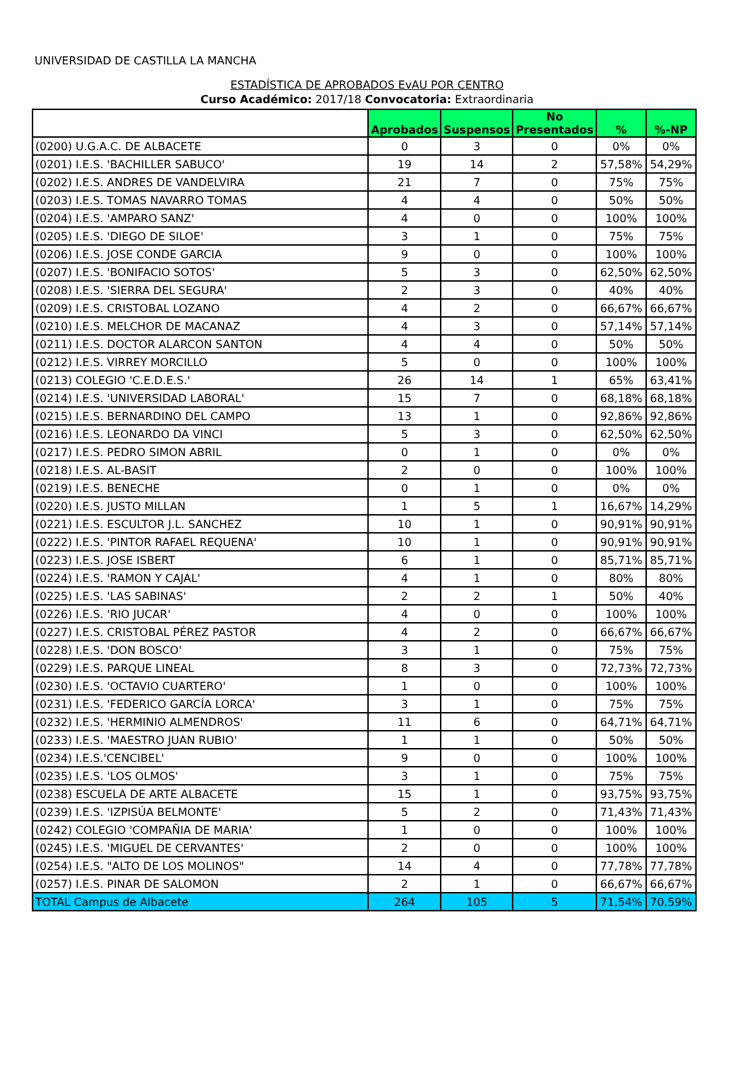UNIVERSIDAD DE CASTILLA LA MANCHA
ESTADÍSTICA DE APROBADOS EvAU POR CENTRO
Curso Académico: 2017/18 Convocatoria: Extraordinaria
| | Aprobados | Suspensos | No Presentados | % | %-NP |
| --- | --- | --- | --- | --- | --- |
| (0200) U.G.A.C. DE ALBACETE | 0 | 3 | 0 | 0% | 0% |
| (0201) I.E.S. 'BACHILLER SABUCO' | 19 | 14 | 2 | 57,58% | 54,29% |
| (0202) I.E.S. ANDRES DE VANDELVIRA | 21 | 7 | 0 | 75% | 75% |
| (0203) I.E.S. TOMAS NAVARRO TOMAS | 4 | 4 | 0 | 50% | 50% |
| (0204) I.E.S. 'AMPARO SANZ' | 4 | 0 | 0 | 100% | 100% |
| (0205) I.E.S. 'DIEGO DE SILOE' | 3 | 1 | 0 | 75% | 75% |
| (0206) I.E.S. JOSE CONDE GARCIA | 9 | 0 | 0 | 100% | 100% |
| (0207) I.E.S. 'BONIFACIO SOTOS' | 5 | 3 | 0 | 62,50% | 62,50% |
| (0208) I.E.S. 'SIERRA DEL SEGURA' | 2 | 3 | 0 | 40% | 40% |
| (0209) I.E.S. CRISTOBAL LOZANO | 4 | 2 | 0 | 66,67% | 66,67% |
| (0210) I.E.S. MELCHOR DE MACANAZ | 4 | 3 | 0 | 57,14% | 57,14% |
| (0211) I.E.S. DOCTOR ALARCON SANTON | 4 | 4 | 0 | 50% | 50% |
| (0212) I.E.S. VIRREY MORCILLO | 5 | 0 | 0 | 100% | 100% |
| (0213) COLEGIO 'C.E.D.E.S.' | 26 | 14 | 1 | 65% | 63,41% |
| (0214) I.E.S. 'UNIVERSIDAD LABORAL' | 15 | 7 | 0 | 68,18% | 68,18% |
| (0215) I.E.S. BERNARDINO DEL CAMPO | 13 | 1 | 0 | 92,86% | 92,86% |
| (0216) I.E.S. LEONARDO DA VINCI | 5 | 3 | 0 | 62,50% | 62,50% |
| (0217) I.E.S. PEDRO SIMON ABRIL | 0 | 1 | 0 | 0% | 0% |
| (0218) I.E.S. AL-BASIT | 2 | 0 | 0 | 100% | 100% |
| (0219) I.E.S. BENECHE | 0 | 1 | 0 | 0% | 0% |
| (0220) I.E.S. JUSTO MILLAN | 1 | 5 | 1 | 16,67% | 14,29% |
| (0221) I.E.S. ESCULTOR J.L. SANCHEZ | 10 | 1 | 0 | 90,91% | 90,91% |
| (0222) I.E.S. 'PINTOR RAFAEL REQUENA' | 10 | 1 | 0 | 90,91% | 90,91% |
| (0223) I.E.S. JOSE ISBERT | 6 | 1 | 0 | 85,71% | 85,71% |
| (0224) I.E.S. 'RAMON Y CAJAL' | 4 | 1 | 0 | 80% | 80% |
| (0225) I.E.S. 'LAS SABINAS' | 2 | 2 | 1 | 50% | 40% |
| (0226) I.E.S. 'RIO JUCAR' | 4 | 0 | 0 | 100% | 100% |
| (0227) I.E.S. CRISTOBAL PÉREZ PASTOR | 4 | 2 | 0 | 66,67% | 66,67% |
| (0228) I.E.S. 'DON BOSCO' | 3 | 1 | 0 | 75% | 75% |
| (0229) I.E.S. PARQUE LINEAL | 8 | 3 | 0 | 72,73% | 72,73% |
| (0230) I.E.S. 'OCTAVIO CUARTERO' | 1 | 0 | 0 | 100% | 100% |
| (0231) I.E.S. 'FEDERICO GARCÍA LORCA' | 3 | 1 | 0 | 75% | 75% |
| (0232) I.E.S. 'HERMINIO ALMENDROS' | 11 | 6 | 0 | 64,71% | 64,71% |
| (0233) I.E.S. 'MAESTRO JUAN RUBIO' | 1 | 1 | 0 | 50% | 50% |
| (0234) I.E.S.'CENCIBEL' | 9 | 0 | 0 | 100% | 100% |
| (0235) I.E.S. 'LOS OLMOS' | 3 | 1 | 0 | 75% | 75% |
| (0238) ESCUELA DE ARTE ALBACETE | 15 | 1 | 0 | 93,75% | 93,75% |
| (0239) I.E.S. 'IZPISÚA BELMONTE' | 5 | 2 | 0 | 71,43% | 71,43% |
| (0242) COLEGIO 'COMPAÑIA DE MARIA' | 1 | 0 | 0 | 100% | 100% |
| (0245) I.E.S. 'MIGUEL DE CERVANTES' | 2 | 0 | 0 | 100% | 100% |
| (0254) I.E.S. "ALTO DE LOS MOLINOS" | 14 | 4 | 0 | 77,78% | 77,78% |
| (0257) I.E.S. PINAR DE SALOMON | 2 | 1 | 0 | 66,67% | 66,67% |
| TOTAL Campus de Albacete | 264 | 105 | 5 | 71,54% | 70,59% |